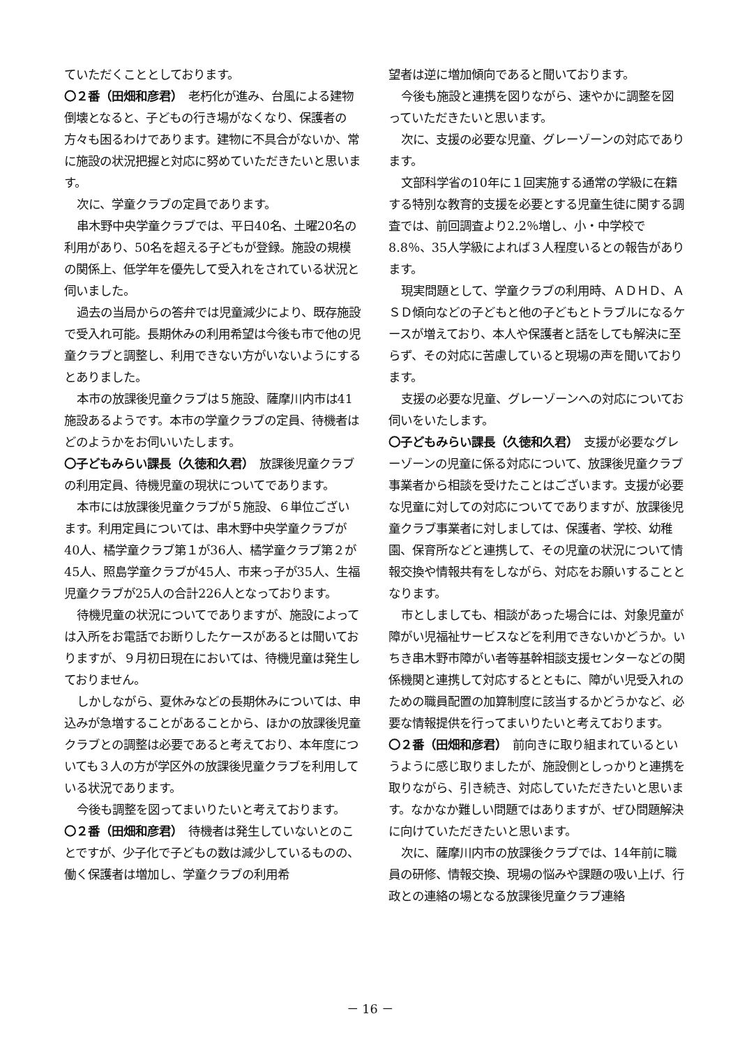ていただくこととしております。
〇２番（田畑和彦君）　老朽化が進み、台風による建物倒壊となると、子どもの行き場がなくなり、保護者の方々も困るわけであります。建物に不具合がないか、常に施設の状況把握と対応に努めていただきたいと思います。
次に、学童クラブの定員であります。
串木野中央学童クラブでは、平日40名、土曜20名の利用があり、50名を超える子どもが登録。施設の規模の関係上、低学年を優先して受入れをされている状況と伺いました。
過去の当局からの答弁では児童減少により、既存施設で受入れ可能。長期休みの利用希望は今後も市で他の児童クラブと調整し、利用できない方がいないようにするとありました。
本市の放課後児童クラブは５施設、薩摩川内市は41施設あるようです。本市の学童クラブの定員、待機者はどのようかをお伺いいたします。
〇子どもみらい課長（久徳和久君）　放課後児童クラブの利用定員、待機児童の現状についてであります。
本市には放課後児童クラブが５施設、６単位ございます。利用定員については、串木野中央学童クラブが40人、橘学童クラブ第１が36人、橘学童クラブ第２が45人、照島学童クラブが45人、市来っ子が35人、生福児童クラブが25人の合計226人となっております。
待機児童の状況についてでありますが、施設によっては入所をお電話でお断りしたケースがあるとは聞いておりますが、９月初日現在においては、待機児童は発生しておりません。
しかしながら、夏休みなどの長期休みについては、申込みが急増することがあることから、ほかの放課後児童クラブとの調整は必要であると考えており、本年度についても３人の方が学区外の放課後児童クラブを利用している状況であります。
今後も調整を図ってまいりたいと考えております。
〇２番（田畑和彦君）　待機者は発生していないとのことですが、少子化で子どもの数は減少しているものの、働く保護者は増加し、学童クラブの利用希
望者は逆に増加傾向であると聞いております。
今後も施設と連携を図りながら、速やかに調整を図っていただきたいと思います。
次に、支援の必要な児童、グレーゾーンの対応であります。
文部科学省の10年に１回実施する通常の学級に在籍する特別な教育的支援を必要とする児童生徒に関する調査では、前回調査より2.2％増し、小・中学校で8.8％、35人学級によれば３人程度いるとの報告があります。
現実問題として、学童クラブの利用時、ＡＤＨＤ、ＡＳＤ傾向などの子どもと他の子どもとトラブルになるケースが増えており、本人や保護者と話をしても解決に至らず、その対応に苦慮していると現場の声を聞いております。
支援の必要な児童、グレーゾーンへの対応についてお伺いをいたします。
〇子どもみらい課長（久徳和久君）　支援が必要なグレーゾーンの児童に係る対応について、放課後児童クラブ事業者から相談を受けたことはございます。支援が必要な児童に対しての対応についてでありますが、放課後児童クラブ事業者に対しましては、保護者、学校、幼稚園、保育所などと連携して、その児童の状況について情報交換や情報共有をしながら、対応をお願いすることとなります。
市としましても、相談があった場合には、対象児童が障がい児福祉サービスなどを利用できないかどうか。いちき串木野市障がい者等基幹相談支援センターなどの関係機関と連携して対応するとともに、障がい児受入れのための職員配置の加算制度に該当するかどうかなど、必要な情報提供を行ってまいりたいと考えております。
〇２番（田畑和彦君）　前向きに取り組まれているというように感じ取りましたが、施設側としっかりと連携を取りながら、引き続き、対応していただきたいと思います。なかなか難しい問題ではありますが、ぜひ問題解決に向けていただきたいと思います。
次に、薩摩川内市の放課後クラブでは、14年前に職員の研修、情報交換、現場の悩みや課題の吸い上げ、行政との連絡の場となる放課後児童クラブ連絡
－ 16 －